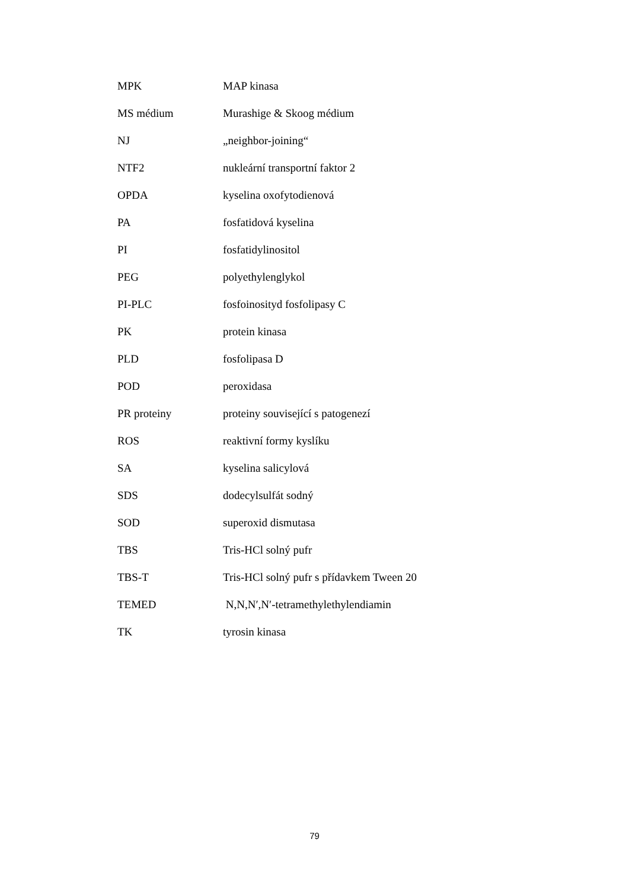| MPK | MAP kinasa |
| MS médium | Murashige & Skoog médium |
| NJ | „neighbor-joining“ |
| NTF2 | nukleární transportní faktor 2 |
| OPDA | kyselina oxofytodienová |
| PA | fosfatidová kyselina |
| PI | fosfatidylinositol |
| PEG | polyethylenglykol |
| PI-PLC | fosfoinosityd fosfolipasy C |
| PK | protein kinasa |
| PLD | fosfolipasa D |
| POD | peroxidasa |
| PR proteiny | proteiny související s patogenezí |
| ROS | reaktivní formy kyslíku |
| SA | kyselina salicylová |
| SDS | dodecylsulfát sodný |
| SOD | superoxid dismutasa |
| TBS | Tris-HCl solný pufr |
| TBS-T | Tris-HCl solný pufr s přídavkem Tween 20 |
| TEMED | N,N,N′,N′-tetramethylethylendiamin |
| TK | tyrosin kinasa |
79